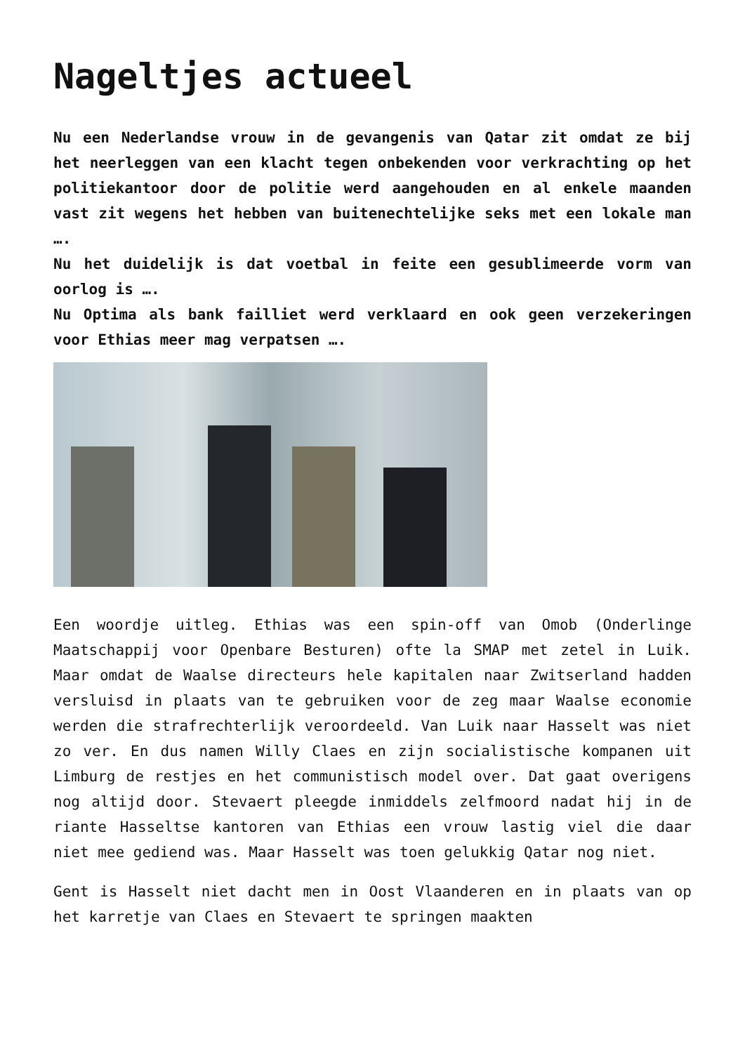Nageltjes actueel
Nu een Nederlandse vrouw in de gevangenis van Qatar zit omdat ze bij het neerleggen van een klacht tegen onbekenden voor verkrachting op het politiekantoor door de politie werd aangehouden en al enkele maanden vast zit wegens het hebben van buitenechtelijke seks met een lokale man ….
Nu het duidelijk is dat voetbal in feite een gesublimeerde vorm van oorlog is ….
Nu Optima als bank failliet werd verklaard en ook geen verzekeringen voor Ethias meer mag verpatsen ….
Een woordje uitleg. Ethias was een spin-off van Omob (Onderlinge Maatschappij voor Openbare Besturen) ofte la SMAP met zetel in Luik. Maar omdat de Waalse directeurs hele kapitalen naar Zwitserland hadden versluisd in plaats van te gebruiken voor de zeg maar Waalse economie werden die strafrechterlijk veroordeeld. Van Luik naar Hasselt was niet zo ver. En dus namen Willy Claes en zijn socialistische kompanen uit Limburg de restjes en het communistisch model over. Dat gaat overigens nog altijd door. Stevaert pleegde inmiddels zelfmoord nadat hij in de riante Hasseltse kantoren van Ethias een vrouw lastig viel die daar niet mee gediend was. Maar Hasselt was toen gelukkig Qatar nog niet.
Gent is Hasselt niet dacht men in Oost Vlaanderen en in plaats van op het karretje van Claes en Stevaert te springen maakten